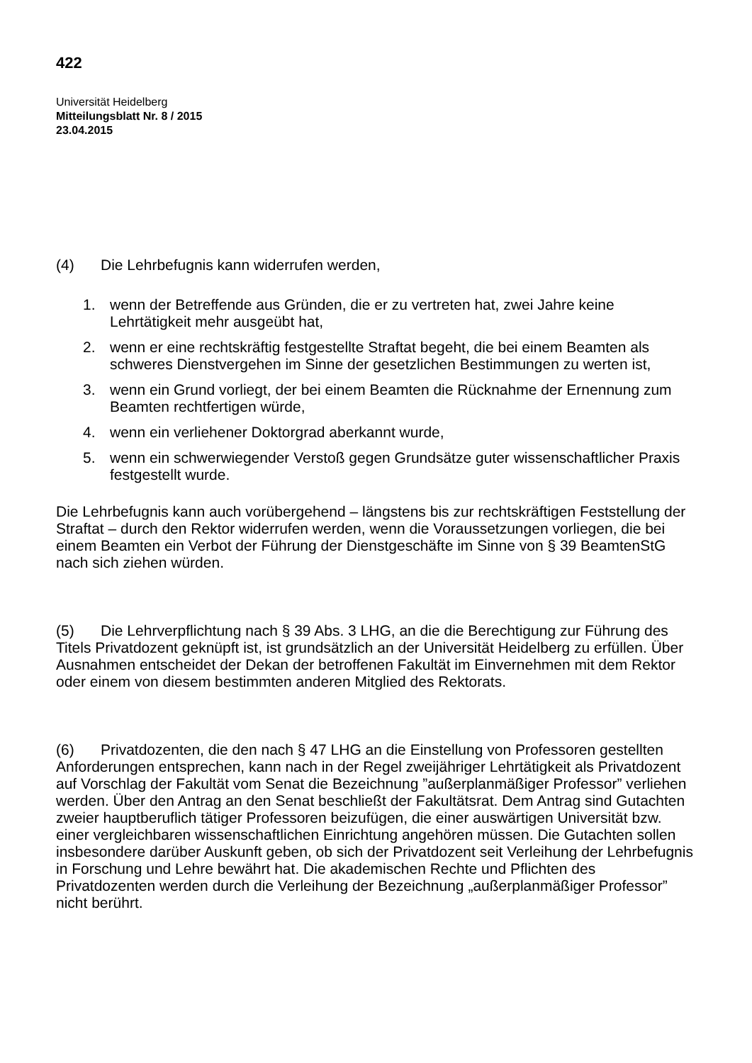422
Universität Heidelberg
Mitteilungsblatt Nr. 8 / 2015
23.04.2015
(4) Die Lehrbefugnis kann widerrufen werden,
1. wenn der Betreffende aus Gründen, die er zu vertreten hat, zwei Jahre keine Lehrtätigkeit mehr ausgeübt hat,
2. wenn er eine rechtskräftig festgestellte Straftat begeht, die bei einem Beamten als schweres Dienstvergehen im Sinne der gesetzlichen Bestimmungen zu werten ist,
3. wenn ein Grund vorliegt, der bei einem Beamten die Rücknahme der Ernennung zum Beamten rechtfertigen würde,
4. wenn ein verliehener Doktorgrad aberkannt wurde,
5. wenn ein schwerwiegender Verstoß gegen Grundsätze guter wissenschaftlicher Praxis festgestellt wurde.
Die Lehrbefugnis kann auch vorübergehend – längstens bis zur rechtskräftigen Feststellung der Straftat – durch den Rektor widerrufen werden, wenn die Voraussetzungen vorliegen, die bei einem Beamten ein Verbot der Führung der Dienstgeschäfte im Sinne von § 39 BeamtenStG nach sich ziehen würden.
(5) Die Lehrverpflichtung nach § 39 Abs. 3 LHG, an die die Berechtigung zur Führung des Titels Privatdozent geknüpft ist, ist grundsätzlich an der Universität Heidelberg zu erfüllen. Über Ausnahmen entscheidet der Dekan der betroffenen Fakultät im Einvernehmen mit dem Rektor oder einem von diesem bestimmten anderen Mitglied des Rektorats.
(6) Privatdozenten, die den nach § 47 LHG an die Einstellung von Professoren gestellten Anforderungen entsprechen, kann nach in der Regel zweijähriger Lehrtätigkeit als Privatdozent auf Vorschlag der Fakultät vom Senat die Bezeichnung ”außerplanmäßiger Professor” verliehen werden. Über den Antrag an den Senat beschließt der Fakultätsrat. Dem Antrag sind Gutachten zweier hauptberuflich tätiger Professoren beizufügen, die einer auswärtigen Universität bzw. einer vergleichbaren wissenschaftlichen Einrichtung angehören müssen. Die Gutachten sollen insbesondere darüber Auskunft geben, ob sich der Privatdozent seit Verleihung der Lehrbefugnis in Forschung und Lehre bewährt hat. Die akademischen Rechte und Pflichten des Privatdozenten werden durch die Verleihung der Bezeichnung „außerplanmäßiger Professor” nicht berührt.